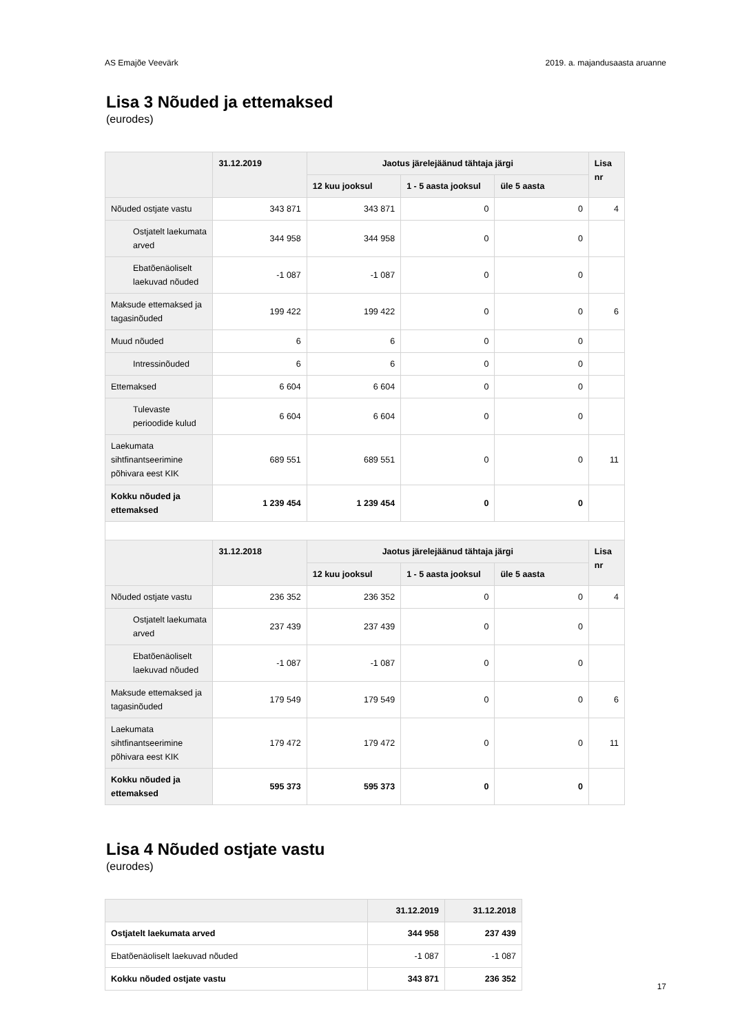AS Emajõe Veevärk 2019. a. majandusaasta aruanne
Lisa 3 Nõuded ja ettemaksed
(eurodes)
| | 31.12.2019 | Jaotus järelejäänud tähtaja järgi | | | Lisa nr |
| --- | --- | --- | --- | --- | --- |
| | | 12 kuu jooksul | 1 - 5 aasta jooksul | üle 5 aasta | |
| Nõuded ostjate vastu | 343 871 | 343 871 | 0 | 0 | 4 |
| Ostjatelt laekumata arved | 344 958 | 344 958 | 0 | 0 | |
| Ebatõenäoliselt laekuvad nõuded | -1 087 | -1 087 | 0 | 0 | |
| Maksude ettemaksed ja tagasinõuded | 199 422 | 199 422 | 0 | 0 | 6 |
| Muud nõuded | 6 | 6 | 0 | 0 | |
| Intressinõuded | 6 | 6 | 0 | 0 | |
| Ettemaksed | 6 604 | 6 604 | 0 | 0 | |
| Tulevaste perioodide kulud | 6 604 | 6 604 | 0 | 0 | |
| Laekumata sihtfinantseerimine põhivara eest KIK | 689 551 | 689 551 | 0 | 0 | 11 |
| Kokku nõuded ja ettemaksed | 1 239 454 | 1 239 454 | 0 | 0 | |
| | 31.12.2018 | Jaotus järelejäänud tähtaja järgi | | | Lisa nr |
| | | 12 kuu jooksul | 1 - 5 aasta jooksul | üle 5 aasta | |
| Nõuded ostjate vastu | 236 352 | 236 352 | 0 | 0 | 4 |
| Ostjatelt laekumata arved | 237 439 | 237 439 | 0 | 0 | |
| Ebatõenäoliselt laekuvad nõuded | -1 087 | -1 087 | 0 | 0 | |
| Maksude ettemaksed ja tagasinõuded | 179 549 | 179 549 | 0 | 0 | 6 |
| Laekumata sihtfinantseerimine põhivara eest KIK | 179 472 | 179 472 | 0 | 0 | 11 |
| Kokku nõuded ja ettemaksed | 595 373 | 595 373 | 0 | 0 | |
Lisa 4 Nõuded ostjate vastu
(eurodes)
| | 31.12.2019 | 31.12.2018 |
| --- | --- | --- |
| Ostjatelt laekumata arved | 344 958 | 237 439 |
| Ebatõenäoliselt laekuvad nõuded | -1 087 | -1 087 |
| Kokku nõuded ostjate vastu | 343 871 | 236 352 |
17